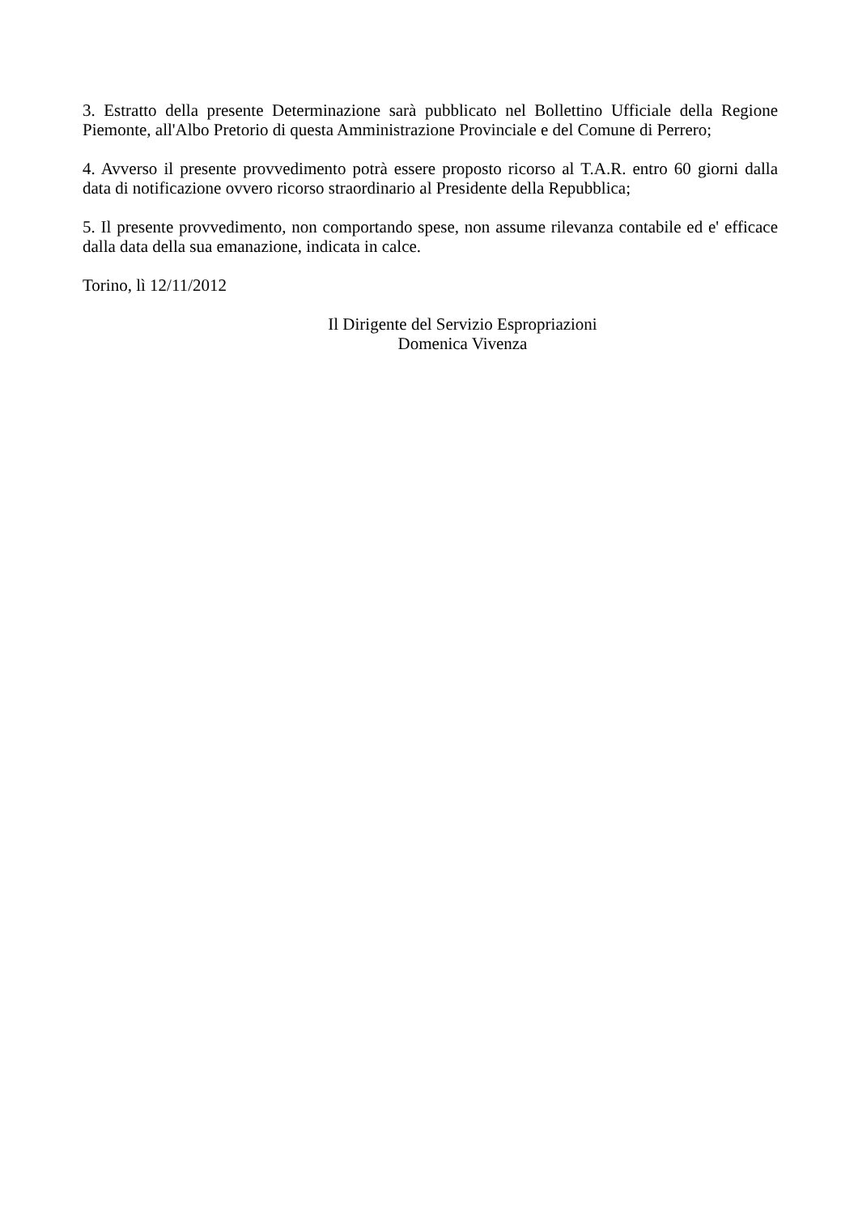3. Estratto della presente Determinazione sarà pubblicato nel Bollettino Ufficiale della Regione Piemonte, all'Albo Pretorio di questa Amministrazione Provinciale e del Comune di Perrero;
4. Avverso il presente provvedimento potrà essere proposto ricorso al T.A.R. entro 60 giorni dalla data di notificazione ovvero ricorso straordinario al Presidente della Repubblica;
5. Il presente provvedimento, non comportando spese, non assume rilevanza contabile ed e' efficace dalla data della sua emanazione, indicata in calce.
Torino, lì 12/11/2012
Il Dirigente del Servizio Espropriazioni
Domenica Vivenza